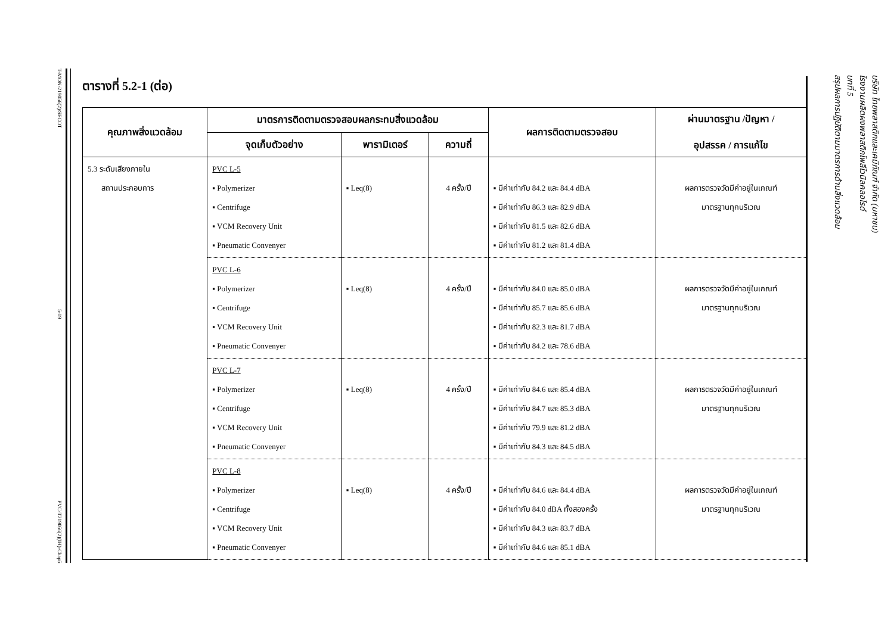T-MON-219056(2)/SECOT
5-19
PVC-T219056(2)(IH)-Chap5
บทที่ 5
สรุปผลการปฏิบัติตามมาตรการด้านสิ่งแวดล้อม
บริษัท ไทยพลาสติกและเคมีภัณฑ์ จำกัด (มหาชน)
โรงงานผลิตผงพลาสติกโพลีไวนิลคลอไรด์
ตารางที่ 5.2-1 (ต่อ)
| คุณภาพสิ่งแวดล้อม | มาตรการติดตามตรวจสอบผลกระทบสิ่งแวดล้อม | | | ผลการติดตามตรวจสอบ | ผ่านมาตรฐาน /ปัญหา / อุปสรรค / การแก้ไข |
| --- | --- | --- | --- | --- | --- |
| | จุดเก็บตัวอย่าง | พารามิเตอร์ | ความถี่ | | |
| 5.3 ระดับเสียงภายใน สถานประกอบการ | PVC L-5 ▪ Polymerizer ▪ Centrifuge ▪ VCM Recovery Unit ▪ Pneumatic Convenyer | ▪ Leq(8) | 4 ครั้ง/ปี | ▪ มีค่าเท่ากับ 84.2 และ 84.4 dBA ▪ มีค่าเท่ากับ 86.3 และ 82.9 dBA ▪ มีค่าเท่ากับ 81.5 และ 82.6 dBA ▪ มีค่าเท่ากับ 81.2 และ 81.4 dBA | ผลการตรวจวัดมีค่าอยู่ในเกณฑ์ มาตรฐานทุกบริเวณ |
| | PVC L-6 ▪ Polymerizer ▪ Centrifuge ▪ VCM Recovery Unit ▪ Pneumatic Convenyer | ▪ Leq(8) | 4 ครั้ง/ปี | ▪ มีค่าเท่ากับ 84.0 และ 85.0 dBA ▪ มีค่าเท่ากับ 85.7 และ 85.6 dBA ▪ มีค่าเท่ากับ 82.3 และ 81.7 dBA ▪ มีค่าเท่ากับ 84.2 และ 78.6 dBA | ผลการตรวจวัดมีค่าอยู่ในเกณฑ์ มาตรฐานทุกบริเวณ |
| | PVC L-7 ▪ Polymerizer ▪ Centrifuge ▪ VCM Recovery Unit ▪ Pneumatic Convenyer | ▪ Leq(8) | 4 ครั้ง/ปี | ▪ มีค่าเท่ากับ 84.6 และ 85.4 dBA ▪ มีค่าเท่ากับ 84.7 และ 85.3 dBA ▪ มีค่าเท่ากับ 79.9 และ 81.2 dBA ▪ มีค่าเท่ากับ 84.3 และ 84.5 dBA | ผลการตรวจวัดมีค่าอยู่ในเกณฑ์ มาตรฐานทุกบริเวณ |
| | PVC L-8 ▪ Polymerizer ▪ Centrifuge ▪ VCM Recovery Unit ▪ Pneumatic Convenyer | ▪ Leq(8) | 4 ครั้ง/ปี | ▪ มีค่าเท่ากับ 84.6 และ 84.4 dBA ▪ มีค่าเท่ากับ 84.0 dBA ทั้งสองครั้ง ▪ มีค่าเท่ากับ 84.3 และ 83.7 dBA ▪ มีค่าเท่ากับ 84.6 และ 85.1 dBA | ผลการตรวจวัดมีค่าอยู่ในเกณฑ์ มาตรฐานทุกบริเวณ |